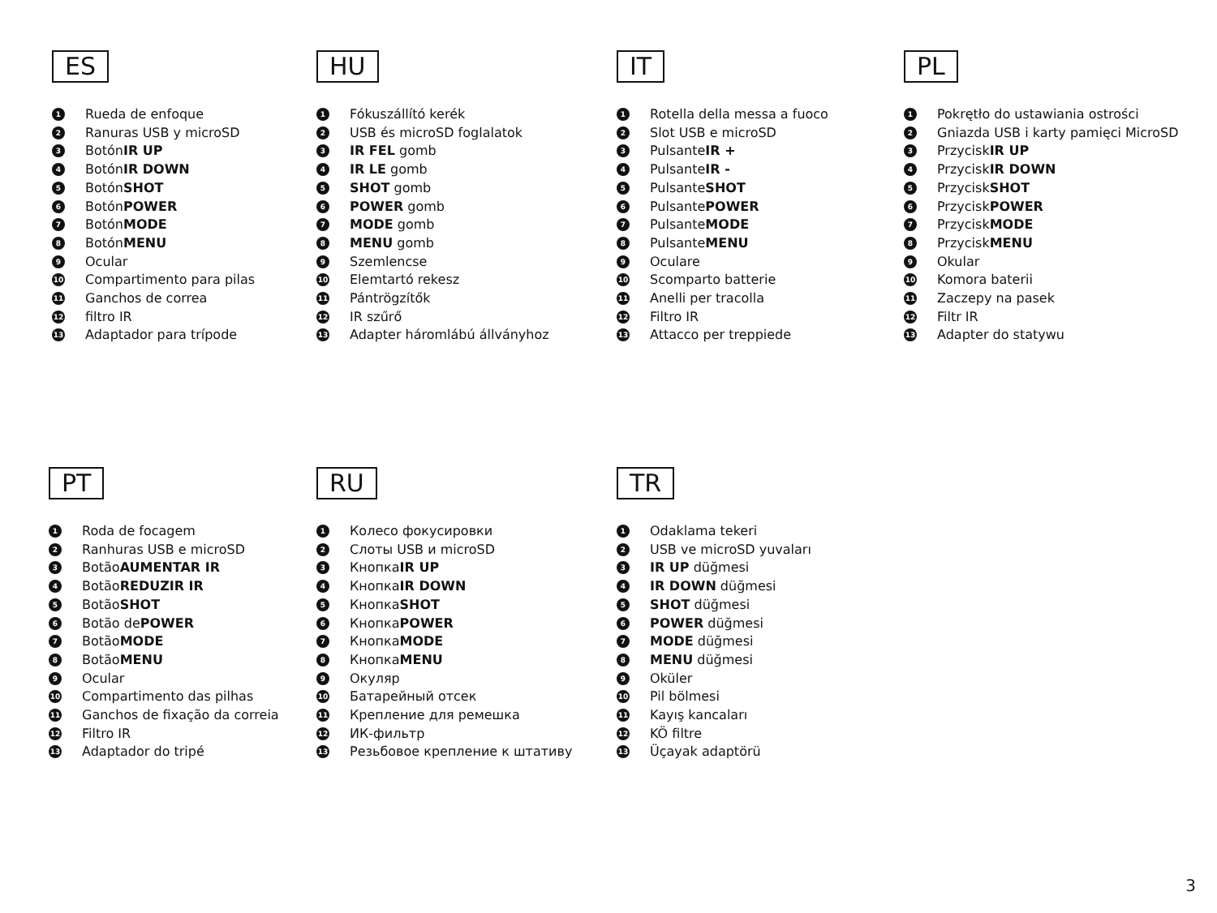ES
1 Rueda de enfoque
2 Ranuras USB y microSD
3 Botón IR UP
4 Botón IR DOWN
5 Botón SHOT
6 Botón POWER
7 Botón MODE
8 Botón MENU
9 Ocular
10 Compartimento para pilas
11 Ganchos de correa
12 filtro IR
13 Adaptador para trípode
HU
1 Fókuszállító kerék
2 USB és microSD foglalatok
3 IR FEL gomb
4 IR LE gomb
5 SHOT gomb
6 POWER gomb
7 MODE gomb
8 MENU gomb
9 Szemlencse
10 Elemtartó rekesz
11 Pántrögzítők
12 IR szűrő
13 Adapter háromlábú állványhoz
IT
1 Rotella della messa a fuoco
2 Slot USB e microSD
3 Pulsante IR +
4 Pulsante IR -
5 Pulsante SHOT
6 Pulsante POWER
7 Pulsante MODE
8 Pulsante MENU
9 Oculare
10 Scomparto batterie
11 Anelli per tracolla
12 Filtro IR
13 Attacco per treppiede
PL
1 Pokrętło do ustawiania ostrości
2 Gniazda USB i karty pamięci MicroSD
3 Przycisk IR UP
4 Przycisk IR DOWN
5 Przycisk SHOT
6 Przycisk POWER
7 Przycisk MODE
8 Przycisk MENU
9 Okular
10 Komora baterii
11 Zaczepy na pasek
12 Filtr IR
13 Adapter do statywu
PT
1 Roda de focagem
2 Ranhuras USB e microSD
3 Botão AUMENTAR IR
4 Botão REDUZIR IR
5 Botão SHOT
6 Botão de POWER
7 Botão MODE
8 Botão MENU
9 Ocular
10 Compartimento das pilhas
11 Ganchos de fixação da correia
12 Filtro IR
13 Adaptador do tripé
RU
1 Колесо фокусировки
2 Слоты USB и microSD
3 Кнопка IR UP
4 Кнопка IR DOWN
5 Кнопка SHOT
6 Кнопка POWER
7 Кнопка MODE
8 Кнопка MENU
9 Окуляр
10 Батарейный отсек
11 Крепление для ремешка
12 ИК-фильтр
13 Резьбовое крепление к штативу
TR
1 Odaklama tekeri
2 USB ve microSD yuvaları
3 IR UP düğmesi
4 IR DOWN düğmesi
5 SHOT düğmesi
6 POWER düğmesi
7 MODE düğmesi
8 MENU düğmesi
9 Oküler
10 Pil bölmesi
11 Kayış kancaları
12 KÖ filtre
13 Üçayak adaptörü
3